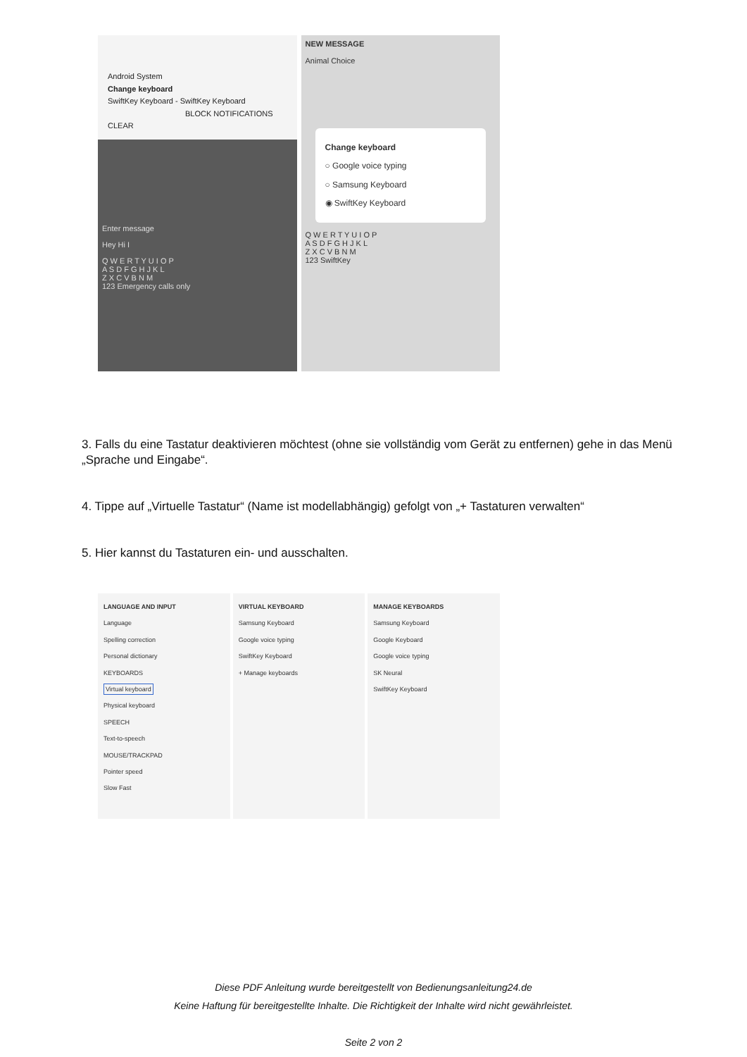Android System
Change keyboard
SwiftKey Keyboard - SwiftKey Keyboard
BLOCK NOTIFICATIONS CLEAR
Enter message
Hey Hi I
Q W E R T Y U I O P
A S D F G H J K L
Z X C V B N M
123 Emergency calls only
NEW MESSAGE
Animal Choice
Change keyboard
○ Google voice typing
○ Samsung Keyboard
◉ SwiftKey Keyboard
Q W E R T Y U I O P
A S D F G H J K L
Z X C V B N M
123 SwiftKey
3. Falls du eine Tastatur deaktivieren möchtest (ohne sie vollständig vom Gerät zu entfernen) gehe in das Menü „Sprache und Eingabe“.
4. Tippe auf „Virtuelle Tastatur“ (Name ist modellabhängig) gefolgt von „+ Tastaturen verwalten“
5. Hier kannst du Tastaturen ein- und ausschalten.
LANGUAGE AND INPUT
Language
Spelling correction
Personal dictionary
KEYBOARDS
Virtual keyboard
Physical keyboard
SPEECH
Text-to-speech
MOUSE/TRACKPAD
Pointer speed
Slow Fast
VIRTUAL KEYBOARD
Samsung Keyboard
Google voice typing
SwiftKey Keyboard
+ Manage keyboards
MANAGE KEYBOARDS
Samsung Keyboard
Google Keyboard
Google voice typing
SK Neural
SwiftKey Keyboard
Diese PDF Anleitung wurde bereitgestellt von Bedienungsanleitung24.de
Keine Haftung für bereitgestellte Inhalte. Die Richtigkeit der Inhalte wird nicht gewährleistet.
Seite 2 von 2